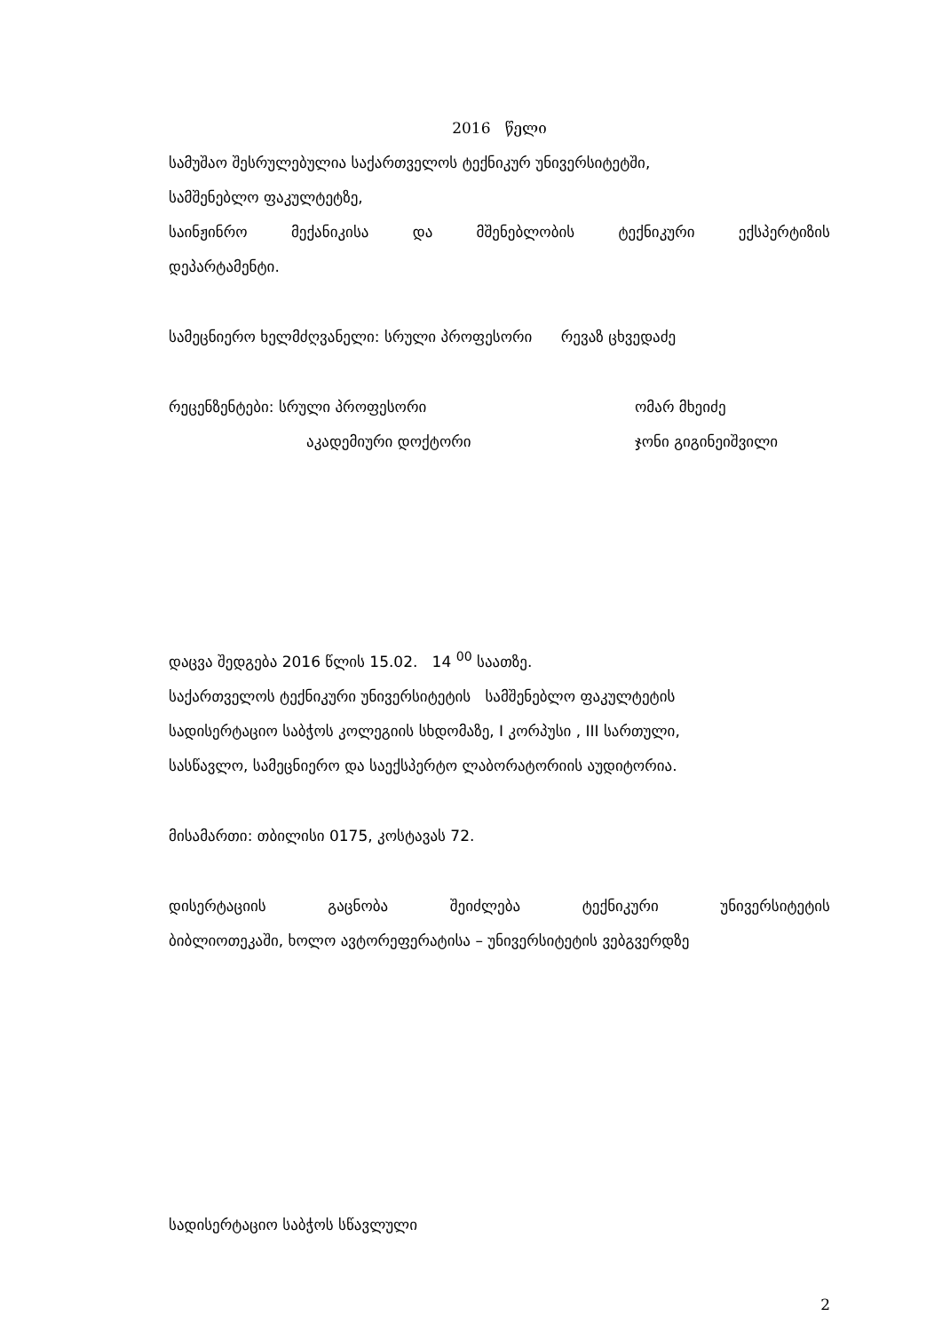2016 წელი
სამუშაო შესრულებულია საქართველოს ტექნიკურ უნივერსიტეტში,
სამშენებლო ფაკულტეტზე,
საინჟინრო მექანიკისა და მშენებლობის ტექნიკური ექსპერტიზის
დეპარტამენტი.
სამეცნიერო ხელმძღვანელი: სრული პროფესორი რევაზ ცხვედაძე
რეცენზენტები: სრული პროფესორი ომარ მხეიძე
აკადემიური დოქტორი ჯონი გიგინეიშვილი
დაცვა შედგება 2016 წლის 15.02. 14 <sup>00</sup> საათზე.
საქართველოს ტექნიკური უნივერსიტეტის სამშენებლო ფაკულტეტის
სადისერტაციო საბჭოს კოლეგიის სხდომაზე, I კორპუსი , III სართული,
სასწავლო, სამეცნიერო და საექსპერტო ლაბორატორიის აუდიტორია.
მისამართი: თბილისი 0175, კოსტავას 72.
დისერტაციის გაცნობა შეიძლება ტექნიკური უნივერსიტეტის
ბიბლიოთეკაში, ხოლო ავტორეფერატისა – უნივერსიტეტის ვებგვერდზე
სადისერტაციო საბჭოს სწავლული
2